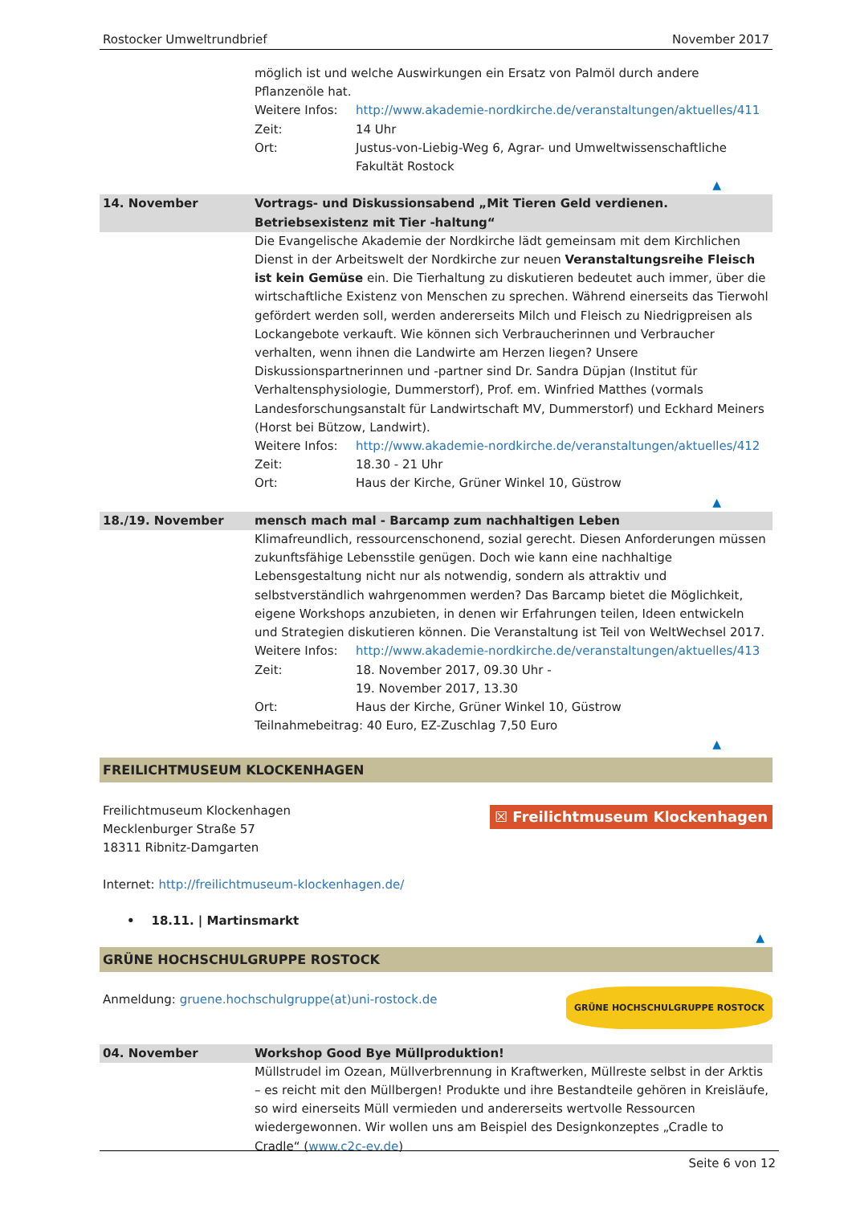Rostocker Umweltrundbrief November 2017
| | möglich ist und welche Auswirkungen ein Ersatz von Palmöl durch andere Pflanzenöle hat. Weitere Infos: http://www.akademie-nordkirche.de/veranstaltungen/aktuelles/411 Zeit: 14 Uhr Ort: Justus-von-Liebig-Weg 6, Agrar- und Umweltwissenschaftliche Fakultät Rostock ▲ |
| 14. November | Vortrags- und Diskussionsabend „Mit Tieren Geld verdienen. Betriebsexistenz mit Tier -haltung“ |
| | Die Evangelische Akademie der Nordkirche lädt gemeinsam mit dem Kirchlichen Dienst in der Arbeitswelt der Nordkirche zur neuen Veranstaltungsreihe Fleisch ist kein Gemüse ein. Die Tierhaltung zu diskutieren bedeutet auch immer, über die wirtschaftliche Existenz von Menschen zu sprechen. Während einerseits das Tierwohl gefördert werden soll, werden andererseits Milch und Fleisch zu Niedrigpreisen als Lockangebote verkauft. Wie können sich Verbraucherinnen und Verbraucher verhalten, wenn ihnen die Landwirte am Herzen liegen? Unsere Diskussionspartnerinnen und -partner sind Dr. Sandra Düpjan (Institut für Verhaltensphysiologie, Dummerstorf), Prof. em. Winfried Matthes (vormals Landesforschungsanstalt für Landwirtschaft MV, Dummerstorf) und Eckhard Meiners (Horst bei Bützow, Landwirt). Weitere Infos: http://www.akademie-nordkirche.de/veranstaltungen/aktuelles/412 Zeit: 18.30 - 21 Uhr Ort: Haus der Kirche, Grüner Winkel 10, Güstrow ▲ |
| 18./19. November | mensch mach mal - Barcamp zum nachhaltigen Leben |
| | Klimafreundlich, ressourcenschonend, sozial gerecht. Diesen Anforderungen müssen zukunftsfähige Lebensstile genügen. Doch wie kann eine nachhaltige Lebensgestaltung nicht nur als notwendig, sondern als attraktiv und selbstverständlich wahrgenommen werden? Das Barcamp bietet die Möglichkeit, eigene Workshops anzubieten, in denen wir Erfahrungen teilen, Ideen entwickeln und Strategien diskutieren können. Die Veranstaltung ist Teil von WeltWechsel 2017. Weitere Infos: http://www.akademie-nordkirche.de/veranstaltungen/aktuelles/413 Zeit: 18. November 2017, 09.30 Uhr - 19. November 2017, 13.30 Ort: Haus der Kirche, Grüner Winkel 10, Güstrow Teilnahmebeitrag: 40 Euro, EZ-Zuschlag 7,50 Euro ▲ |
FREILICHTMUSEUM KLOCKENHAGEN
Freilichtmuseum Klockenhagen
Mecklenburger Straße 57
18311 Ribnitz-Damgarten
☒ Freilichtmuseum Klockenhagen
Internet: http://freilichtmuseum-klockenhagen.de/
• 18.11. | Martinsmarkt
▲
GRÜNE HOCHSCHULGRUPPE ROSTOCK
Anmeldung: gruene.hochschulgruppe(at)uni-rostock.de
GRÜNE HOCHSCHULGRUPPE ROSTOCK
| 04. November | Workshop Good Bye Müllproduktion! |
| | Müllstrudel im Ozean, Müllverbrennung in Kraftwerken, Müllreste selbst in der Arktis – es reicht mit den Müllbergen! Produkte und ihre Bestandteile gehören in Kreisläufe, so wird einerseits Müll vermieden und andererseits wertvolle Ressourcen wiedergewonnen. Wir wollen uns am Beispiel des Designkonzeptes „Cradle to Cradle“ ( www.c2c-ev.de ) |
Seite 6 von 12